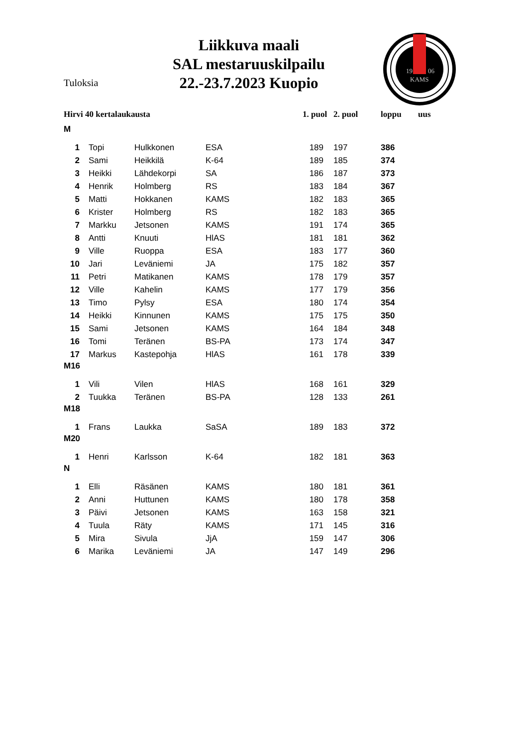Liikkuva maali
SAL mestaruuskilpailu
22.-23.7.2023 Kuopio
Tuloksia
19
06
KAMS
| Hirvi 40 kertalaukausta | | | | 1. puol | 2. puol | loppu | uus |
| --- | --- | --- | --- | --- | --- | --- | --- |
| M | | | | | | | |
| 1 | Topi | Hulkkonen | ESA | 189 | 197 | 386 | |
| 2 | Sami | Heikkilä | K-64 | 189 | 185 | 374 | |
| 3 | Heikki | Lähdekorpi | SA | 186 | 187 | 373 | |
| 4 | Henrik | Holmberg | RS | 183 | 184 | 367 | |
| 5 | Matti | Hokkanen | KAMS | 182 | 183 | 365 | |
| 6 | Krister | Holmberg | RS | 182 | 183 | 365 | |
| 7 | Markku | Jetsonen | KAMS | 191 | 174 | 365 | |
| 8 | Antti | Knuuti | HlAS | 181 | 181 | 362 | |
| 9 | Ville | Ruoppa | ESA | 183 | 177 | 360 | |
| 10 | Jari | Leväniemi | JA | 175 | 182 | 357 | |
| 11 | Petri | Matikanen | KAMS | 178 | 179 | 357 | |
| 12 | Ville | Kahelin | KAMS | 177 | 179 | 356 | |
| 13 | Timo | Pylsy | ESA | 180 | 174 | 354 | |
| 14 | Heikki | Kinnunen | KAMS | 175 | 175 | 350 | |
| 15 | Sami | Jetsonen | KAMS | 164 | 184 | 348 | |
| 16 | Tomi | Teränen | BS-PA | 173 | 174 | 347 | |
| 17 | Markus | Kastepohja | HlAS | 161 | 178 | 339 | |
| M16 | | | | | | | |
| 1 | Vili | Vilen | HlAS | 168 | 161 | 329 | |
| 2 | Tuukka | Teränen | BS-PA | 128 | 133 | 261 | |
| M18 | | | | | | | |
| 1 | Frans | Laukka | SaSA | 189 | 183 | 372 | |
| M20 | | | | | | | |
| 1 | Henri | Karlsson | K-64 | 182 | 181 | 363 | |
| N | | | | | | | |
| 1 | Elli | Räsänen | KAMS | 180 | 181 | 361 | |
| 2 | Anni | Huttunen | KAMS | 180 | 178 | 358 | |
| 3 | Päivi | Jetsonen | KAMS | 163 | 158 | 321 | |
| 4 | Tuula | Räty | KAMS | 171 | 145 | 316 | |
| 5 | Mira | Sivula | JjA | 159 | 147 | 306 | |
| 6 | Marika | Leväniemi | JA | 147 | 149 | 296 | |